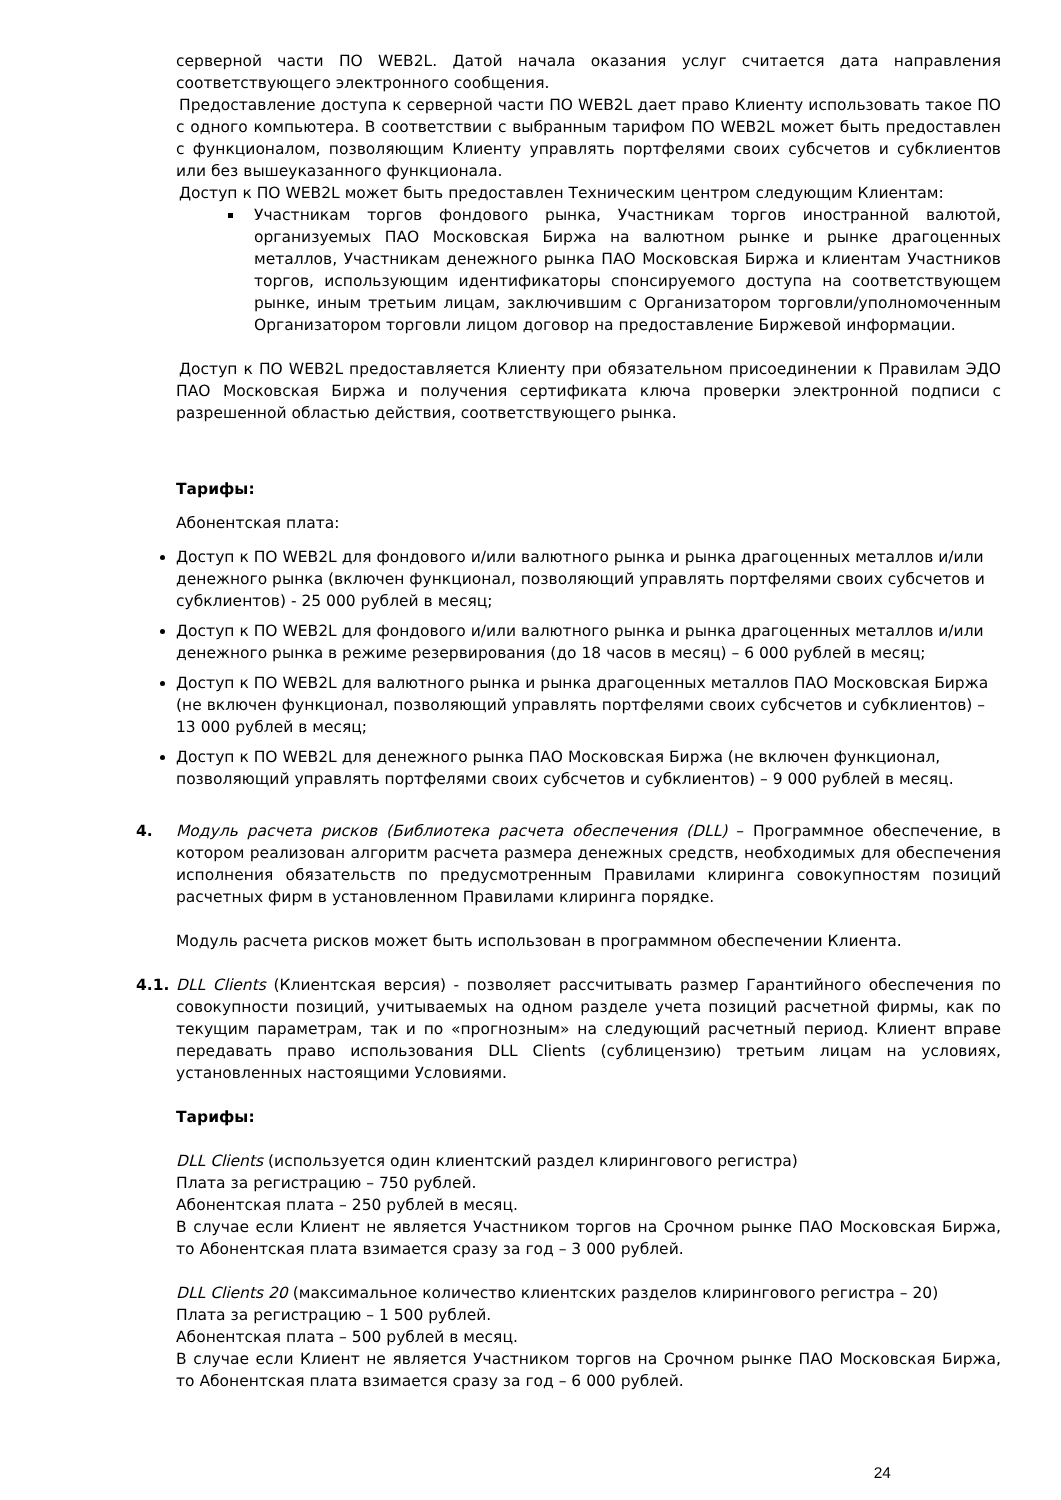серверной части ПО WEB2L. Датой начала оказания услуг считается дата направления соответствующего электронного сообщения.
Предоставление доступа к серверной части ПО WEB2L дает право Клиенту использовать такое ПО с одного компьютера. В соответствии с выбранным тарифом ПО WEB2L может быть предоставлен с функционалом, позволяющим Клиенту управлять портфелями своих субсчетов и субклиентов или без вышеуказанного функционала.
Доступ к ПО WEB2L может быть предоставлен Техническим центром следующим Клиентам:
Участникам торгов фондового рынка, Участникам торгов иностранной валютой, организуемых ПАО Московская Биржа на валютном рынке и рынке драгоценных металлов, Участникам денежного рынка ПАО Московская Биржа и клиентам Участников торгов, использующим идентификаторы спонсируемого доступа на соответствующем рынке, иным третьим лицам, заключившим с Организатором торговли/уполномоченным Организатором торговли лицом договор на предоставление Биржевой информации.
Доступ к ПО WEB2L предоставляется Клиенту при обязательном присоединении к Правилам ЭДО ПАО Московская Биржа и получения сертификата ключа проверки электронной подписи с разрешенной областью действия, соответствующего рынка.
Тарифы:
Абонентская плата:
Доступ к ПО WEB2L для фондового и/или валютного рынка и рынка драгоценных металлов и/или денежного рынка (включен функционал, позволяющий управлять портфелями своих субсчетов и субклиентов) - 25 000 рублей в месяц;
Доступ к ПО WEB2L для фондового и/или валютного рынка и рынка драгоценных металлов и/или денежного рынка в режиме резервирования (до 18 часов в месяц) – 6 000 рублей в месяц;
Доступ к ПО WEB2L для валютного рынка и рынка драгоценных металлов ПАО Московская Биржа (не включен функционал, позволяющий управлять портфелями своих субсчетов и субклиентов) – 13 000 рублей в месяц;
Доступ к ПО WEB2L для денежного рынка ПАО Московская Биржа (не включен функционал, позволяющий управлять портфелями своих субсчетов и субклиентов) – 9 000 рублей в месяц.
4. Модуль расчета рисков (Библиотека расчета обеспечения (DLL) – Программное обеспечение, в котором реализован алгоритм расчета размера денежных средств, необходимых для обеспечения исполнения обязательств по предусмотренным Правилами клиринга совокупностям позиций расчетных фирм в установленном Правилами клиринга порядке.
Модуль расчета рисков может быть использован в программном обеспечении Клиента.
4.1. DLL Clients (Клиентская версия) - позволяет рассчитывать размер Гарантийного обеспечения по совокупности позиций, учитываемых на одном разделе учета позиций расчетной фирмы, как по текущим параметрам, так и по «прогнозным» на следующий расчетный период. Клиент вправе передавать право использования DLL Clients (сублицензию) третьим лицам на условиях, установленных настоящими Условиями.
Тарифы:
DLL Clients (используется один клиентский раздел клирингового регистра)
Плата за регистрацию – 750 рублей.
Абонентская плата – 250 рублей в месяц.
В случае если Клиент не является Участником торгов на Срочном рынке ПАО Московская Биржа, то Абонентская плата взимается сразу за год – 3 000 рублей.
DLL Clients 20 (максимальное количество клиентских разделов клирингового регистра – 20)
Плата за регистрацию – 1 500 рублей.
Абонентская плата – 500 рублей в месяц.
В случае если Клиент не является Участником торгов на Срочном рынке ПАО Московская Биржа, то Абонентская плата взимается сразу за год – 6 000 рублей.
24